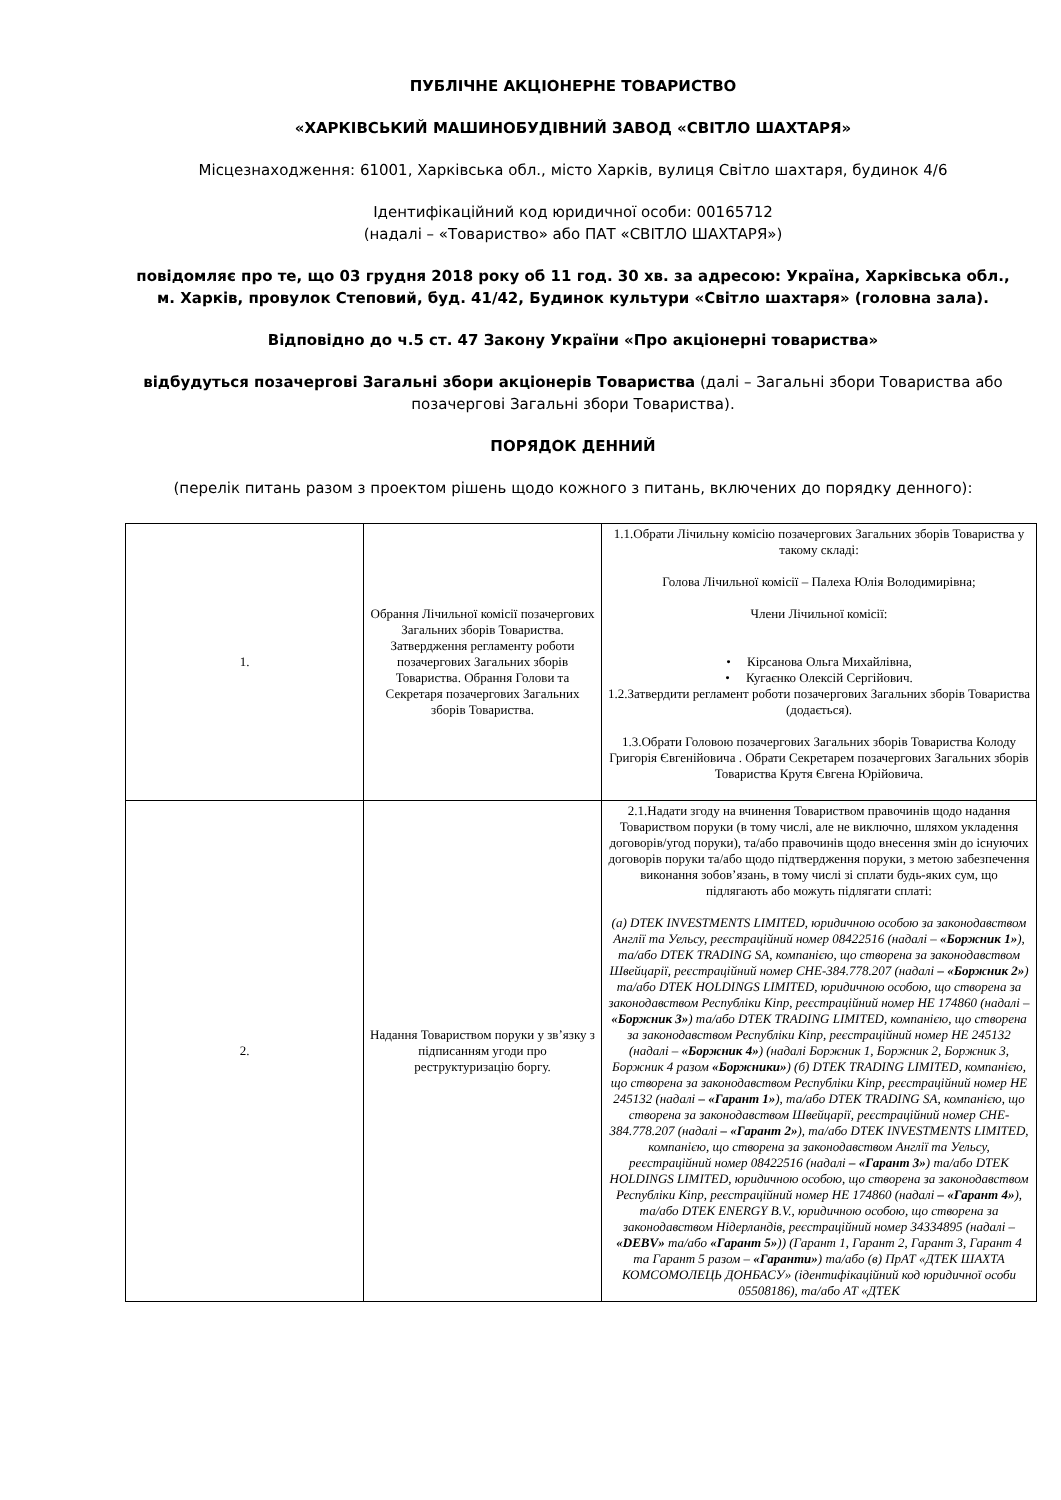ПУБЛІЧНЕ АКЦІОНЕРНЕ ТОВАРИСТВО
«ХАРКІВСЬКИЙ МАШИНОБУДІВНИЙ ЗАВОД «СВІТЛО ШАХТАРЯ»
Місцезнаходження: 61001, Харківська обл., місто Харків, вулиця Світло шахтаря, будинок 4/6
Ідентифікаційний код юридичної особи: 00165712
(надалі – «Товариство» або ПАТ «СВІТЛО ШАХТАРЯ»)
повідомляє про те, що 03 грудня 2018 року об 11 год. 30 хв. за адресою: Україна, Харківська обл., м. Харків, провулок Степовий, буд. 41/42, Будинок культури «Світло шахтаря» (головна зала).
Відповідно до ч.5 ст. 47 Закону України «Про акціонерні товариства»
відбудуться позачергові Загальні збори акціонерів Товариства (далі – Загальні збори Товариства або позачергові Загальні збори Товариства).
ПОРЯДОК ДЕННИЙ
(перелік питань разом з проектом рішень щодо кожного з питань, включених до порядку денного):
| 1. | Обрання Лічильної комісії позачергових Загальних зборів Товариства. Затвердження регламенту роботи позачергових Загальних зборів Товариства. Обрання Голови та Секретаря позачергових Загальних зборів Товариства. | 1.1.Обрати Лічильну комісію позачергових Загальних зборів Товариства у такому складі: Голова Лічильної комісії – Палеха Юлія Володимирівна; Члени Лічильної комісії: • Кірсанова Ольга Михайлівна, • Кугаєнко Олексій Сергійович. 1.2.Затвердити регламент роботи позачергових Загальних зборів Товариства (додається). 1.3.Обрати Головою позачергових Загальних зборів Товариства Колоду Григорія Євгенійовича . Обрати Секретарем позачергових Загальних зборів Товариства Крутя Євгена Юрійовича. |
| 2. | Надання Товариством поруки у зв’язку з підписанням угоди про реструктуризацію боргу. | 2.1.Надати згоду на вчинення Товариством правочинів щодо надання Товариством поруки (в тому числі, але не виключно, шляхом укладення договорів/угод поруки), та/або правочинів щодо внесення змін до існуючих договорів поруки та/або щодо підтвердження поруки, з метою забезпечення виконання зобов’язань, в тому числі зі сплати будь-яких сум, що підлягають або можуть підлягати сплаті: (а) DTEK INVESTMENTS LIMITED, юридичною особою за законодавством Англії та Уельсу, реєстраційний номер 08422516 (надалі – «Боржник 1» ), та/або DTEK TRADING SA, компанією, що створена за законодавством Швейцарії, реєстраційний номер CHE-384.778.207 (надалі – «Боржник 2» ) та/або DTEK HOLDINGS LIMITED, юридичною особою, що створена за законодавством Республіки Кіпр, реєстраційний номер НЕ 174860 (надалі – «Боржник 3» ) та/або DTEK TRADING LIMITED, компанією, що створена за законодавством Республіки Кіпр, реєстраційний номер НЕ 245132 (надалі – «Боржник 4» ) (надалі Боржник 1, Боржник 2, Боржник 3, Боржник 4 разом «Боржники» ) (б) DTEK TRADING LIMITED, компанією, що створена за законодавством Республіки Кіпр, реєстраційний номер НЕ 245132 (надалі – «Гарант 1» ), та/або DTEK TRADING SA, компанією, що створена за законодавством Швейцарії, реєстраційний номер CHE-384.778.207 (надалі – «Гарант 2» ), та/або DTEK INVESTMENTS LIMITED, компанією, що створена за законодавством Англії та Уельсу, реєстраційний номер 08422516 (надалі – «Гарант 3» ) та/або DTEK HOLDINGS LIMITED, юридичною особою, що створена за законодавством Республіки Кіпр, реєстраційний номер НЕ 174860 (надалі – «Гарант 4» ), та/або DTEK ENERGY B.V., юридичною особою, що створена за законодавством Нідерландів, реєстраційний номер 34334895 (надалі – «DEBV» та/або «Гарант 5» )) (Гарант 1, Гарант 2, Гарант 3, Гарант 4 та Гарант 5 разом – «Гаранти» ) та/або (в) ПрАТ «ДТЕК ШАХТА КОМСОМОЛЕЦЬ ДОНБАСУ» (ідентифікаційний код юридичної особи 05508186), та/або АТ «ДТЕК |